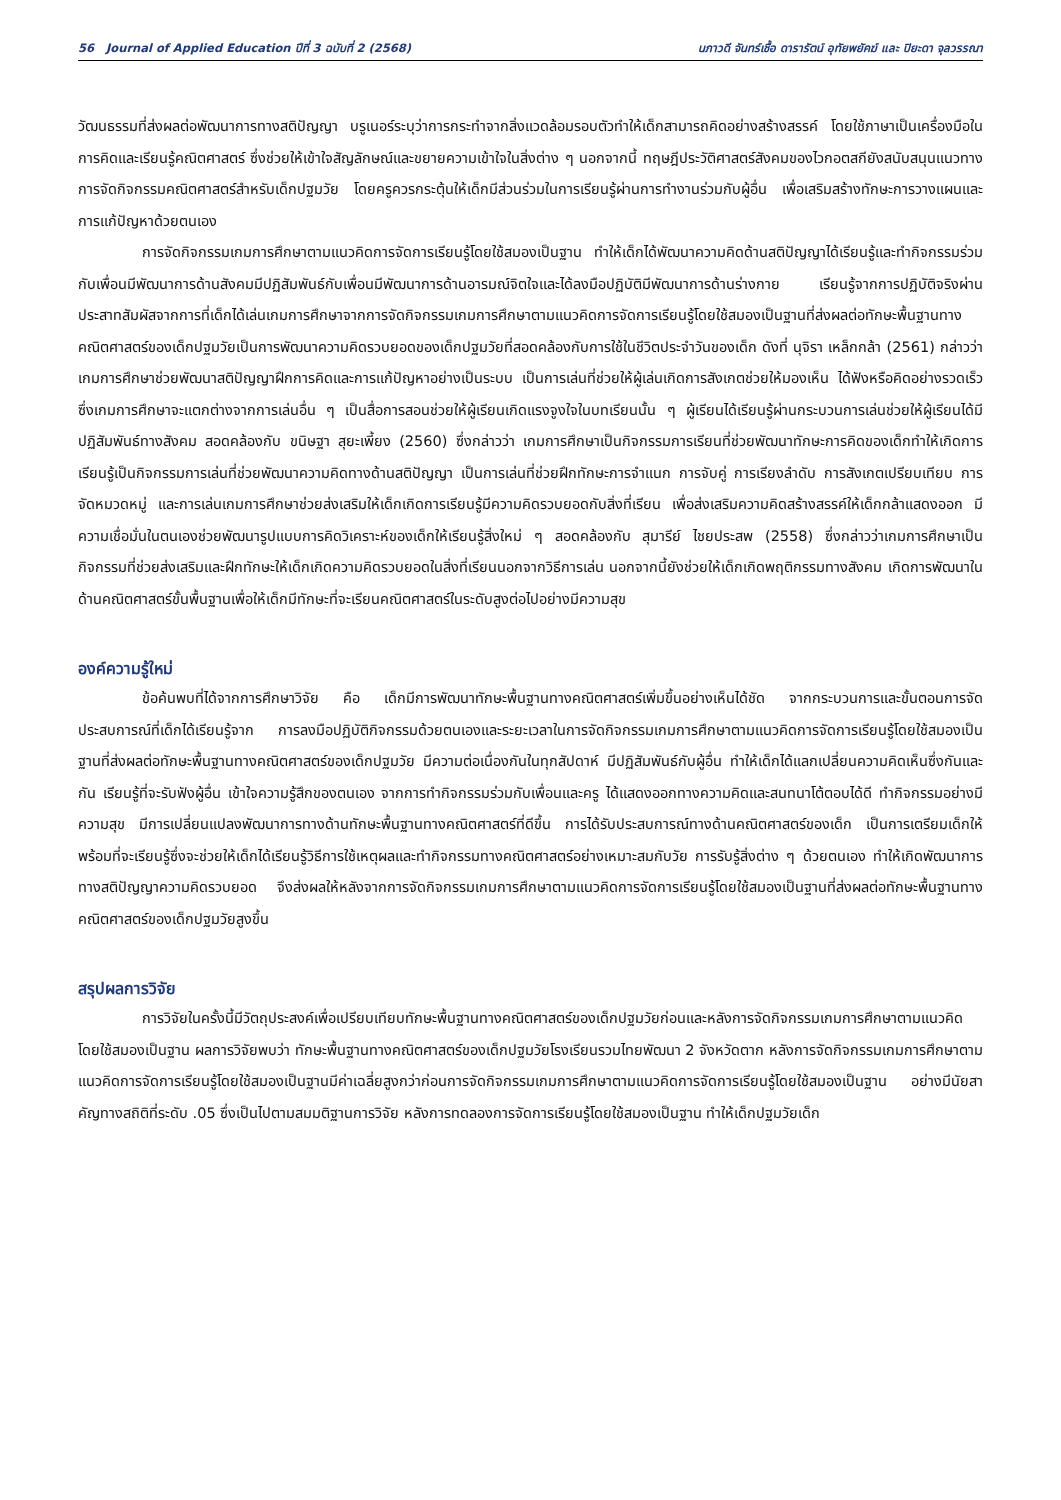56 Journal of Applied Education ปีที่ 3 ฉบับที่ 2 (2568) นภาวดี จันทร์เชื้อ ดารารัตน์ อุทัยพยัคฆ์ และ ปิยะดา จุลวรรณา
วัฒนธรรมที่ส่งผลต่อพัฒนาการทางสติปัญญา บรูเนอร์ระบุว่าการกระทำจากสิ่งแวดล้อมรอบตัวทำให้เด็กสามารถคิดอย่างสร้างสรรค์ โดยใช้ภาษาเป็นเครื่องมือในการคิดและเรียนรู้คณิตศาสตร์ ซึ่งช่วยให้เข้าใจสัญลักษณ์และขยายความเข้าใจในสิ่งต่าง ๆ นอกจากนี้ ทฤษฎีประวัติศาสตร์สังคมของไวกอตสกียังสนับสนุนแนวทางการจัดกิจกรรมคณิตศาสตร์สำหรับเด็กปฐมวัย โดยครูควรกระตุ้นให้เด็กมีส่วนร่วมในการเรียนรู้ผ่านการทำงานร่วมกับผู้อื่น เพื่อเสริมสร้างทักษะการวางแผนและการแก้ปัญหาด้วยตนเอง
การจัดกิจกรรมเกมการศึกษาตามแนวคิดการจัดการเรียนรู้โดยใช้สมองเป็นฐาน ทำให้เด็กได้พัฒนาความคิดด้านสติปัญญาได้เรียนรู้และทำกิจกรรมร่วมกับเพื่อนมีพัฒนาการด้านสังคมมีปฏิสัมพันธ์กับเพื่อนมีพัฒนาการด้านอารมณ์จิตใจและได้ลงมือปฏิบัติมีพัฒนาการด้านร่างกาย เรียนรู้จากการปฏิบัติจริงผ่านประสาทสัมผัสจากการที่เด็กได้เล่นเกมการศึกษาจากการจัดกิจกรรมเกมการศึกษาตามแนวคิดการจัดการเรียนรู้โดยใช้สมองเป็นฐานที่ส่งผลต่อทักษะพื้นฐานทางคณิตศาสตร์ของเด็กปฐมวัยเป็นการพัฒนาความคิดรวบยอดของเด็กปฐมวัยที่สอดคล้องกับการใช้ในชีวิตประจำวันของเด็ก ดังที่ นุจิรา เหล็กกล้า (2561) กล่าวว่า เกมการศึกษาช่วยพัฒนาสติปัญญาฝึกการคิดและการแก้ปัญหาอย่างเป็นระบบ เป็นการเล่นที่ช่วยให้ผู้เล่นเกิดการสังเกตช่วยให้มองเห็น ได้ฟังหรือคิดอย่างรวดเร็วซึ่งเกมการศึกษาจะแตกต่างจากการเล่นอื่น ๆ เป็นสื่อการสอนช่วยให้ผู้เรียนเกิดแรงจูงใจในบทเรียนนั้น ๆ ผู้เรียนได้เรียนรู้ผ่านกระบวนการเล่นช่วยให้ผู้เรียนได้มีปฏิสัมพันธ์ทางสังคม สอดคล้องกับ ขนิษฐา สุยะเพี้ยง (2560) ซึ่งกล่าวว่า เกมการศึกษาเป็นกิจกรรมการเรียนที่ช่วยพัฒนาทักษะการคิดของเด็กทำให้เกิดการเรียนรู้เป็นกิจกรรมการเล่นที่ช่วยพัฒนาความคิดทางด้านสติปัญญา เป็นการเล่นที่ช่วยฝึกทักษะการจำแนก การจับคู่ การเรียงลำดับ การสังเกตเปรียบเทียบ การจัดหมวดหมู่ และการเล่นเกมการศึกษาช่วยส่งเสริมให้เด็กเกิดการเรียนรู้มีความคิดรวบยอดกับสิ่งที่เรียน เพื่อส่งเสริมความคิดสร้างสรรค์ให้เด็กกล้าแสดงออก มีความเชื่อมั่นในตนเองช่วยพัฒนารูปแบบการคิดวิเคราะห์ของเด็กให้เรียนรู้สิ่งใหม่ ๆ สอดคล้องกับ สุมารีย์ ไชยประสพ (2558) ซึ่งกล่าวว่าเกมการศึกษาเป็นกิจกรรมที่ช่วยส่งเสริมและฝึกทักษะให้เด็กเกิดความคิดรวบยอดในสิ่งที่เรียนนอกจากวิธีการเล่น นอกจากนี้ยังช่วยให้เด็กเกิดพฤติกรรมทางสังคม เกิดการพัฒนาในด้านคณิตศาสตร์ขั้นพื้นฐานเพื่อให้เด็กมีทักษะที่จะเรียนคณิตศาสตร์ในระดับสูงต่อไปอย่างมีความสุข
องค์ความรู้ใหม่
ข้อค้นพบที่ได้จากการศึกษาวิจัย คือ เด็กมีการพัฒนาทักษะพื้นฐานทางคณิตศาสตร์เพิ่มขึ้นอย่างเห็นได้ชัด จากกระบวนการและขั้นตอนการจัดประสบการณ์ที่เด็กได้เรียนรู้จาก การลงมือปฏิบัติกิจกรรมด้วยตนเองและระยะเวลาในการจัดกิจกรรมเกมการศึกษาตามแนวคิดการจัดการเรียนรู้โดยใช้สมองเป็นฐานที่ส่งผลต่อทักษะพื้นฐานทางคณิตศาสตร์ของเด็กปฐมวัย มีความต่อเนื่องกันในทุกสัปดาห์ มีปฏิสัมพันธ์กับผู้อื่น ทำให้เด็กได้แลกเปลี่ยนความคิดเห็นซึ่งกันและกัน เรียนรู้ที่จะรับฟังผู้อื่น เข้าใจความรู้สึกของตนเอง จากการทำกิจกรรมร่วมกับเพื่อนและครู ได้แสดงออกทางความคิดและสนทนาโต้ตอบได้ดี ทำกิจกรรมอย่างมีความสุข มีการเปลี่ยนแปลงพัฒนาการทางด้านทักษะพื้นฐานทางคณิตศาสตร์ที่ดีขึ้น การได้รับประสบการณ์ทางด้านคณิตศาสตร์ของเด็ก เป็นการเตรียมเด็กให้พร้อมที่จะเรียนรู้ซึ่งจะช่วยให้เด็กได้เรียนรู้วิธีการใช้เหตุผลและทำกิจกรรมทางคณิตศาสตร์อย่างเหมาะสมกับวัย การรับรู้สิ่งต่าง ๆ ด้วยตนเอง ทำให้เกิดพัฒนาการทางสติปัญญาความคิดรวบยอด จึงส่งผลให้หลังจากการจัดกิจกรรมเกมการศึกษาตามแนวคิดการจัดการเรียนรู้โดยใช้สมองเป็นฐานที่ส่งผลต่อทักษะพื้นฐานทางคณิตศาสตร์ของเด็กปฐมวัยสูงขึ้น
สรุปผลการวิจัย
การวิจัยในครั้งนี้มีวัตถุประสงค์เพื่อเปรียบเทียบทักษะพื้นฐานทางคณิตศาสตร์ของเด็กปฐมวัยก่อนและหลังการจัดกิจกรรมเกมการศึกษาตามแนวคิดโดยใช้สมองเป็นฐาน ผลการวิจัยพบว่า ทักษะพื้นฐานทางคณิตศาสตร์ของเด็กปฐมวัยโรงเรียนรวมไทยพัฒนา 2 จังหวัดตาก หลังการจัดกิจกรรมเกมการศึกษาตามแนวคิดการจัดการเรียนรู้โดยใช้สมองเป็นฐานมีค่าเฉลี่ยสูงกว่าก่อนการจัดกิจกรรมเกมการศึกษาตามแนวคิดการจัดการเรียนรู้โดยใช้สมองเป็นฐาน อย่างมีนัยสาคัญทางสถิติที่ระดับ .05 ซึ่งเป็นไปตามสมมติฐานการวิจัย หลังการทดลองการจัดการเรียนรู้โดยใช้สมองเป็นฐาน ทำให้เด็กปฐมวัยเด็ก